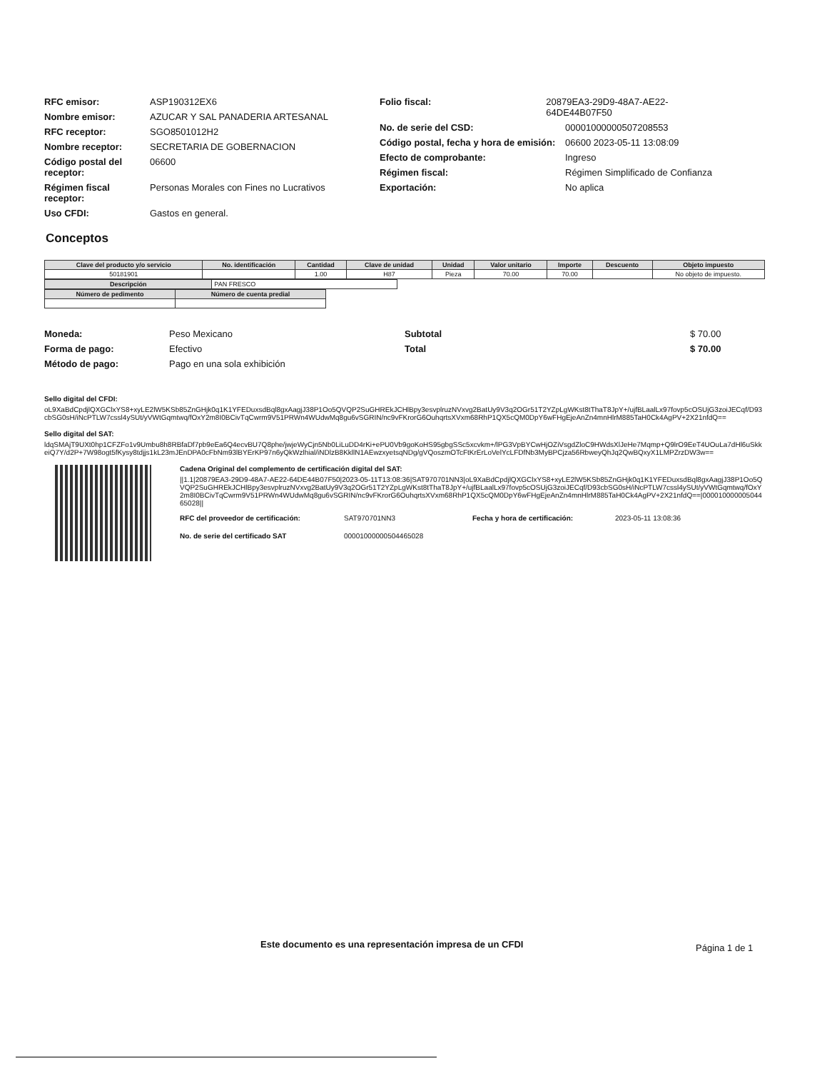RFC emisor: ASP190312EX6
Nombre emisor: AZUCAR Y SAL PANADERIA ARTESANAL
RFC receptor: SGO8501012H2
Nombre receptor: SECRETARIA DE GOBERNACION
Código postal del receptor: 06600
Régimen fiscal receptor: Personas Morales con Fines no Lucrativos
Uso CFDI: Gastos en general.
Folio fiscal: 20879EA3-29D9-48A7-AE22-64DE44B07F50
No. de serie del CSD: 00001000000507208553
Código postal, fecha y hora de emisión: 06600 2023-05-11 13:08:09
Efecto de comprobante: Ingreso
Régimen fiscal: Régimen Simplificado de Confianza
Exportación: No aplica
Conceptos
| Clave del producto y/o servicio | No. identificación | Cantidad | Clave de unidad | Unidad | Valor unitario | Importe | Descuento | Objeto impuesto |
| --- | --- | --- | --- | --- | --- | --- | --- | --- |
| 50181901 | | 1.00 | H87 | Pieza | 70.00 | 70.00 | | No objeto de impuesto. |
| Descripción | PAN FRESCO |
| Número de pedimento | Número de cuenta predial |
| --- | --- |
Moneda: Peso Mexicano
Forma de pago: Efectivo
Método de pago: Pago en una sola exhibición
Subtotal $ 70.00
Total $ 70.00
Sello digital del CFDI:
oL9XaBdCpdjlQXGClxYS8+xyLE2lW5KSb85ZnGHjk0q1K1YFEDuxsdBql8gxAagjJ38P1Oo5QVQP2SuGHREkJCHlBpy3esvplruzNVxvg2BatUy9V3q2OGr51T2YZpLgWKst8tThaT8JpY+/ujfBLaalLx97fovp5cOSUjG3zoiJECqf/D93cbSG0sH/iNcPTLW7cssl4ySUt/yVWtGqmtwq/fOxY2m8I0BCivTqCwrm9V51PRWn4WUdwMq8gu6vSGRIN/nc9vFKrorG6OuhqrtsXVxm68RhP1QX5cQM0DpY6wFHgEjeAnZn4mnHlrM885TaH0Ck4AgPV+2X21nfdQ==
Sello digital del SAT:
ldqSMAjT9UXt0hp1CFZFo1v9Umbu8h8RBfaDf7pb9eEa6Q4ecvBU7Q8phe/jwjeWyCjn5Nb0LiLuDD4rKi+ePU0Vb9goKoHS95gbgSSc5xcvkm+/lPG3VpBYCwHjOZiVsgdZloC9HWdsXlJeHe7Mqmp+Q9lrO9EeT4UOuLa7dHl6uSkkeiQ7Y/d2P+7W98ogt5fKysy8tdjjs1kL23mJEnDPA0cFbNm93lBYErKP97n6yQkWzlhial/iNDlzB8KkllN1AEwzxyetsqNDg/gVQoszmOTcFtKrErLoVelYcLFDfNb3MyBPCjza56RbweyQhJq2QwBQxyX1LMPZrzDW3w==
Cadena Original del complemento de certificación digital del SAT:
||1.1|20879EA3-29D9-48A7-AE22-64DE44B07F50|2023-05-11T13:08:36|SAT970701NN3|oL9XaBdCpdjlQXGClxYS8+xyLE2lW5KSb85ZnGHjk0q1K1YFEDuxsdBql8gxAagjJ38P1Oo5QVQP2SuGHREkJCHlBpy3esvplruzNVxvg2BatUy9V3q2OGr51T2YZpLgWKst8tThaT8JpY+/ujfBLaalLx97fovp5cOSUjG3zoiJECqf/D93cbSG0sH/iNcPTLW7cssl4ySUt/yVWtGqmtwq/fOxY2m8I0BCivTqCwrm9V51PRWn4WUdwMq8gu6vSGRIN/nc9vFKrorG6OuhqrtsXVxm68RhP1QX5cQM0DpY6wFHgEjeAnZn4mnHlrM885TaH0Ck4AgPV+2X21nfdQ==|00001000000504465028||
RFC del proveedor de certificación: SAT970701NN3 Fecha y hora de certificación: 2023-05-11 13:08:36
No. de serie del certificado SAT 00001000000504465028
Este documento es una representación impresa de un CFDI Página 1 de 1